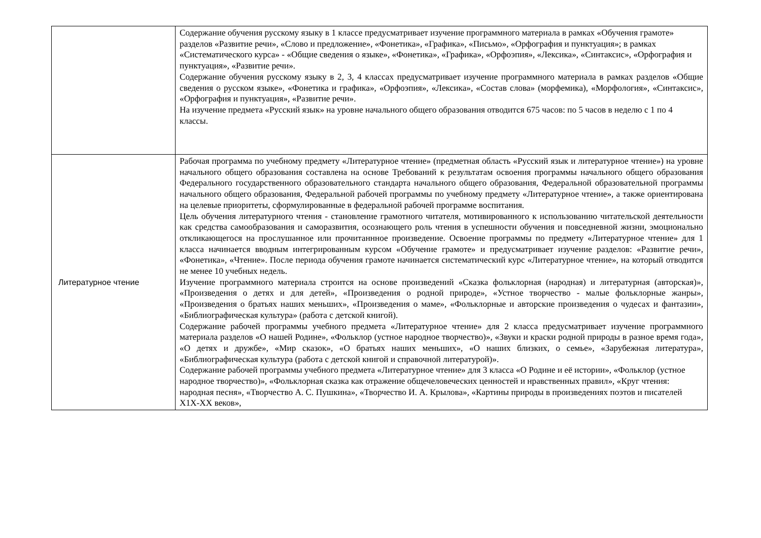| | Содержание обучения русскому языку в 1 классе предусматривает изучение программного материала в рамках «Обучения грамоте» разделов «Развитие речи», «Слово и предложение», «Фонетика», «Графика», «Письмо», «Орфография и пунктуация»; в рамках «Систематического курса» - «Общие сведения о языке», «Фонетика», «Графика», «Орфоэпия», «Лексика», «Синтаксис», «Орфография и пунктуация», «Развитие речи». Содержание обучения русскому языку в 2, 3, 4 классах предусматривает изучение программного материала в рамках разделов «Общие сведения о русском языке», «Фонетика и графика», «Орфоэпия», «Лексика», «Состав слова» (морфемика), «Морфология», «Синтаксис», «Орфография и пунктуация», «Развитие речи». На изучение предмета «Русский язык» на уровне начального общего образования отводится 675 часов: по 5 часов в неделю с 1 по 4 классы. |
| Литературное чтение | Рабочая программа по учебному предмету «Литературное чтение» (предметная область «Русский язык и литературное чтение») на уровне начального общего образования составлена на основе Требований к результатам освоения программы начального общего образования Федерального государственного образовательного стандарта начального общего образования, Федеральной образовательной программы начального общего образования, Федеральной рабочей программы по учебному предмету «Литературное чтение», а также ориентирована на целевые приоритеты, сформулированные в федеральной рабочей программе воспитания. Цель обучения литературного чтения - становление грамотного читателя, мотивированного к использованию читательской деятельности как средства самообразования и саморазвития, осознающего роль чтения в успешности обучения и повседневной жизни, эмоционально откликающегося на прослушанное или прочитаннное произведение. Освоение программы по предмету «Литературное чтение» для 1 класса начинается вводным интегрированным курсом «Обучение грамоте» и предусматривает изучение разделов: «Развитие речи», «Фонетика», «Чтение». После периода обучения грамоте начинается систематический курс «Литературное чтение», на который отводится не менее 10 учебных недель. Изучение программного материала строится на основе произведений «Сказка фольклорная (народная) и литературная (авторская)», «Произведения о детях и для детей», «Произведения о родной природе», «Устное творчество - малые фольклорные жанры», «Произведения о братьях наших меньших», «Произведения о маме», «Фольклорные и авторские произведения о чудесах и фантазии», «Библиографическая культура» (работа с детской книгой). Содержание рабочей программы учебного предмета «Литературное чтение» для 2 класса предусматривает изучение программного материала разделов «О нашей Родине», «Фольклор (устное народное творчество)», «Звуки и краски родной природы в разное время года», «О детях и дружбе», «Мир сказок», «О братьях наших меньших», «О наших близких, о семье», «Зарубежная литература», «Библиографическая культура (работа с детской книгой и справочной литературой)». Содержание рабочей программы учебного предмета «Литературное чтение» для 3 класса «О Родине и её истории», «Фольклор (устное народное творчество)», «Фольклорная сказка как отражение общечеловеческих ценностей и нравственных правил», «Круг чтения: народная песня», «Творчество А. С. Пушкина», «Творчество И. А. Крылова», «Картины природы в произведениях поэтов и писателей Х1Х-ХХ веков», |